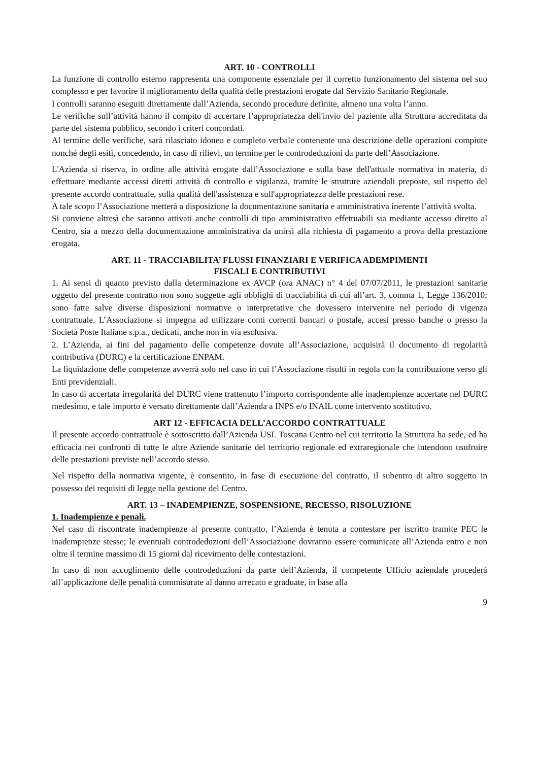ART. 10 - CONTROLLI
La funzione di controllo esterno rappresenta una componente essenziale per il corretto funzionamento del sistema nel suo complesso e per favorire il miglioramento della qualità delle prestazioni erogate dal Servizio Sanitario Regionale.
I controlli saranno eseguiti direttamente dall’Azienda, secondo procedure definite, almeno una volta l’anno.
Le verifiche sull’attività hanno il compito di accertare l’appropriatezza dell'invio del paziente alla Struttura accreditata da parte del sistema pubblico, secondo i criteri concordati.
Al termine delle verifiche, sarà rilasciato idoneo e completo verbale contenente una descrizione delle operazioni compiute nonché degli esiti, concedendo, in caso di rilievi, un termine per le controdeduzioni da parte dell’Associazione.
L'Azienda si riserva, in ordine alle attività erogate dall’Associazione e sulla base dell'attuale normativa in materia, di effettuare mediante accessi diretti attività di controllo e vigilanza, tramite le strutture aziendali preposte, sul rispetto del presente accordo contrattuale, sulla qualità dell'assistenza e sull'appropriatezza delle prestazioni rese.
A tale scopo l’Associazione metterà a disposizione la documentazione sanitaria e amministrativa inerente l’attività svolta.
Si conviene altresì che saranno attivati anche controlli di tipo amministrativo effettuabili sia mediante accesso diretto al Centro, sia a mezzo della documentazione amministrativa da unirsi alla richiesta di pagamento a prova della prestazione erogata.
ART. 11 - TRACCIABILITA’ FLUSSI FINANZIARI E VERIFICA ADEMPIMENTI
FISCALI E CONTRIBUTIVI
1. Ai sensi di quanto previsto dalla determinazione ex AVCP (ora ANAC) n° 4 del 07/07/2011, le prestazioni sanitarie oggetto del presente contratto non sono soggette agli obblighi di tracciabilità di cui all’art. 3, comma 1, Legge 136/2010; sono fatte salve diverse disposizioni normative o interpretative che dovessero intervenire nel periodo di vigenza contrattuale. L’Associazione si impegna ad utilizzare conti correnti bancari o postale, accesi presso banche o presso la Società Poste Italiane s.p.a., dedicati, anche non in via esclusiva.
2. L’Azienda, ai fini del pagamento delle competenze dovute all’Associazione, acquisirà il documento di regolarità contributiva (DURC) e la certificazione ENPAM.
La liquidazione delle competenze avverrà solo nel caso in cui l’Associazione risulti in regola con la contribuzione verso gli Enti previdenziali.
In caso di accertata irregolarità del DURC viene trattenuto l’importo corrispondente alle inadempienze accertate nel DURC medesimo, e tale importo è versato direttamente dall’Azienda a INPS e/o INAIL come intervento sostitutivo.
ART 12 - EFFICACIA DELL’ACCORDO CONTRATTUALE
Il presente accordo contrattuale è sottoscritto dall’Azienda USL Toscana Centro nel cui territorio la Struttura ha sede, ed ha efficacia nei confronti di tutte le altre Aziende sanitarie del territorio regionale ed extraregionale che intendono usufruire delle prestazioni previste nell’accordo stesso.
Nel rispetto della normativa vigente, è consentito, in fase di esecuzione del contratto, il subentro di altro soggetto in possesso dei requisiti di legge nella gestione del Centro.
ART. 13 – INADEMPIENZE, SOSPENSIONE, RECESSO, RISOLUZIONE
1. Inadempienze e penali.
Nel caso di riscontrate inadempienze al presente contratto, l’Azienda è tenuta a contestare per iscritto tramite PEC le inadempienze stesse; le eventuali controdeduzioni dell’Associazione dovranno essere comunicate all’Azienda entro e non oltre il termine massimo di 15 giorni dal ricevimento delle contestazioni.
In caso di non accoglimento delle controdeduzioni da parte dell’Azienda, il competente Ufficio aziendale procederà all’applicazione delle penalità commisurate al danno arrecato e graduate, in base alla
9